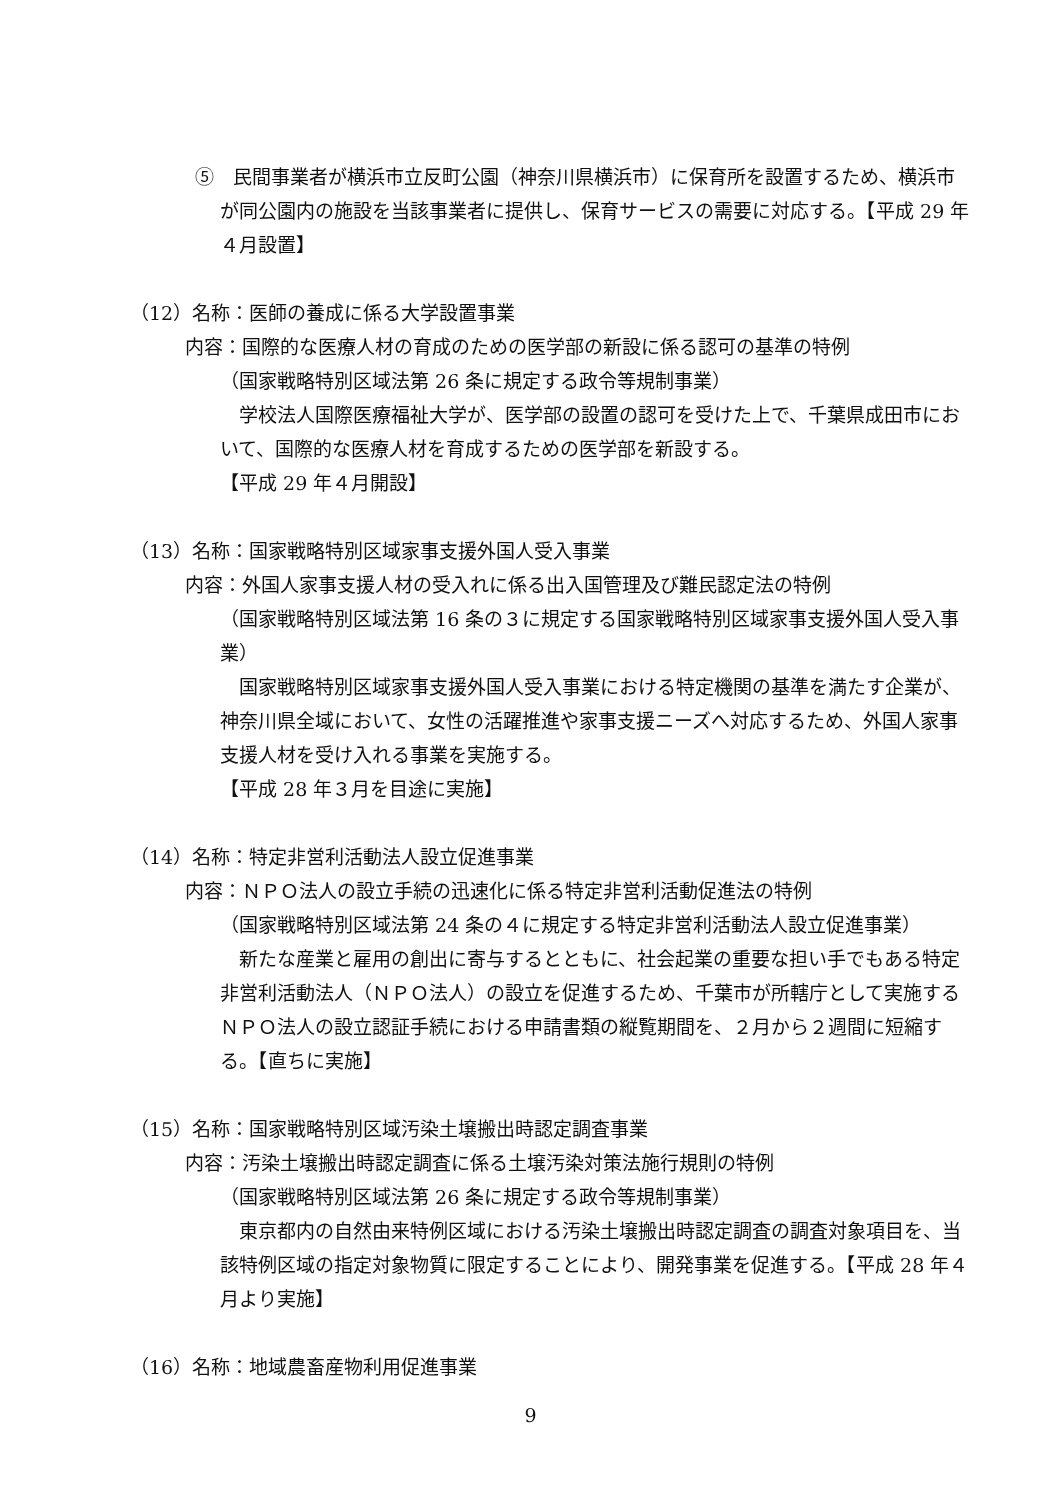⑤　民間事業者が横浜市立反町公園（神奈川県横浜市）に保育所を設置するため、横浜市が同公園内の施設を当該事業者に提供し、保育サービスの需要に対応する。【平成 29 年４月設置】
（12）名称：医師の養成に係る大学設置事業
内容：国際的な医療人材の育成のための医学部の新設に係る認可の基準の特例
（国家戦略特別区域法第 26 条に規定する政令等規制事業）
学校法人国際医療福祉大学が、医学部の設置の認可を受けた上で、千葉県成田市において、国際的な医療人材を育成するための医学部を新設する。
【平成 29 年４月開設】
（13）名称：国家戦略特別区域家事支援外国人受入事業
内容：外国人家事支援人材の受入れに係る出入国管理及び難民認定法の特例
（国家戦略特別区域法第 16 条の３に規定する国家戦略特別区域家事支援外国人受入事業）
国家戦略特別区域家事支援外国人受入事業における特定機関の基準を満たす企業が、神奈川県全域において、女性の活躍推進や家事支援ニーズへ対応するため、外国人家事支援人材を受け入れる事業を実施する。
【平成 28 年３月を目途に実施】
（14）名称：特定非営利活動法人設立促進事業
内容：ＮＰＯ法人の設立手続の迅速化に係る特定非営利活動促進法の特例
（国家戦略特別区域法第 24 条の４に規定する特定非営利活動法人設立促進事業）
新たな産業と雇用の創出に寄与するとともに、社会起業の重要な担い手でもある特定非営利活動法人（ＮＰＯ法人）の設立を促進するため、千葉市が所轄庁として実施するＮＰＯ法人の設立認証手続における申請書類の縦覧期間を、２月から２週間に短縮する。【直ちに実施】
（15）名称：国家戦略特別区域汚染土壌搬出時認定調査事業
内容：汚染土壌搬出時認定調査に係る土壌汚染対策法施行規則の特例
（国家戦略特別区域法第 26 条に規定する政令等規制事業）
東京都内の自然由来特例区域における汚染土壌搬出時認定調査の調査対象項目を、当該特例区域の指定対象物質に限定することにより、開発事業を促進する。【平成 28 年４月より実施】
（16）名称：地域農畜産物利用促進事業
9